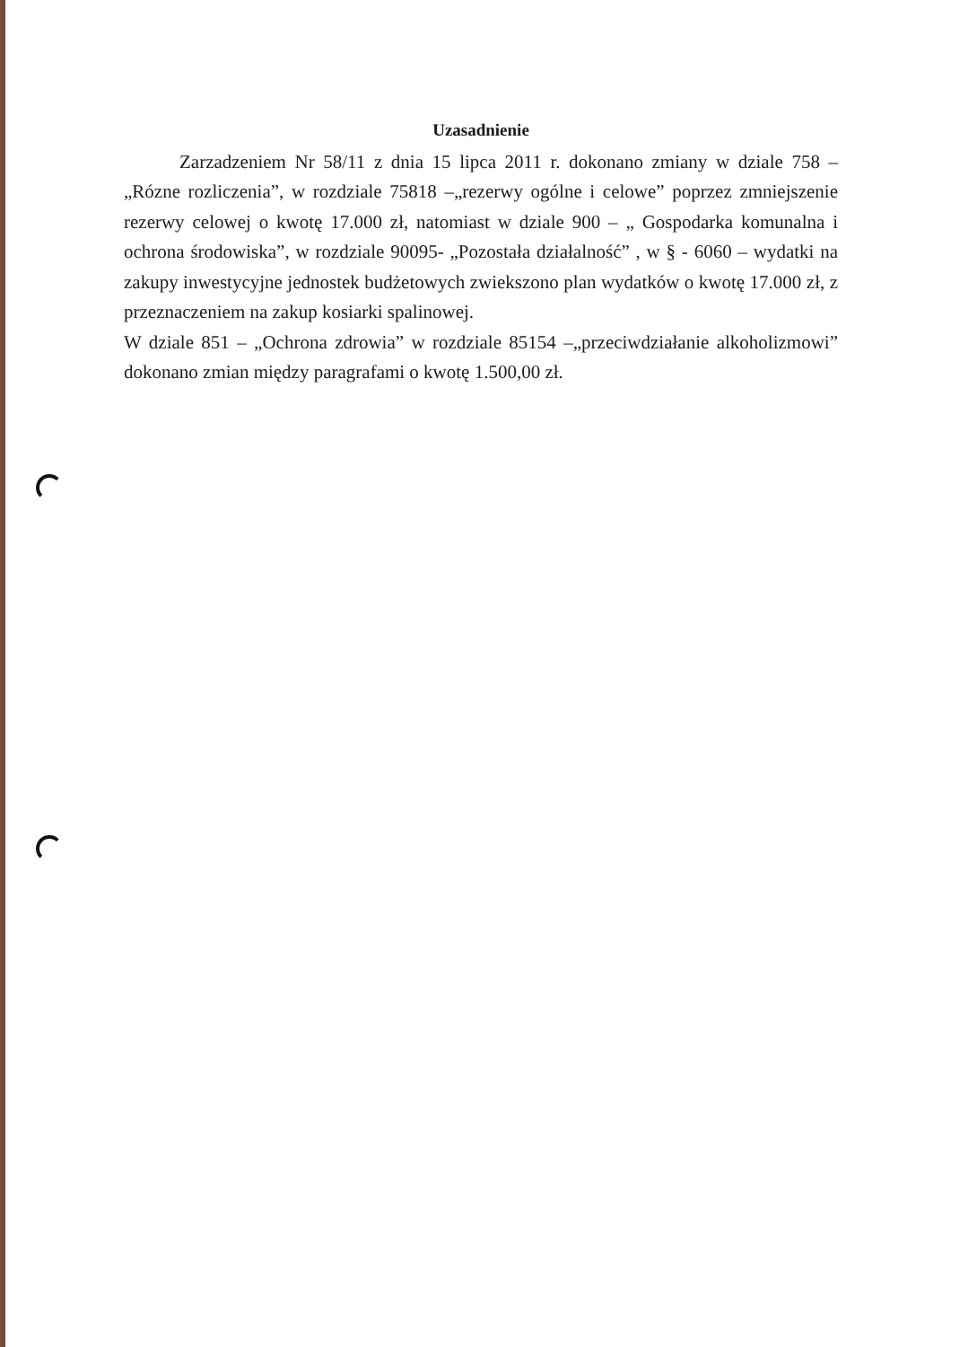Uzasadnienie
Zarzadzeniem Nr 58/11 z dnia 15 lipca 2011 r. dokonano zmiany w dziale 758 –„Rózne rozliczenia”, w rozdziale 75818 –„rezerwy ogólne i celowe” poprzez zmniejszenie rezerwy celowej o kwotę 17.000 zł, natomiast w dziale 900 – „ Gospodarka komunalna i ochrona środowiska”, w rozdziale 90095- „Pozostała działalność” , w § - 6060 – wydatki na zakupy inwestycyjne jednostek budżetowych zwiekszono plan wydatków o kwotę 17.000 zł, z przeznaczeniem na zakup kosiarki spalinowej.
W dziale 851 – „Ochrona zdrowia” w rozdziale 85154 –„przeciwdziałanie alkoholizmowi” dokonano zmian między paragrafami o kwotę 1.500,00 zł.